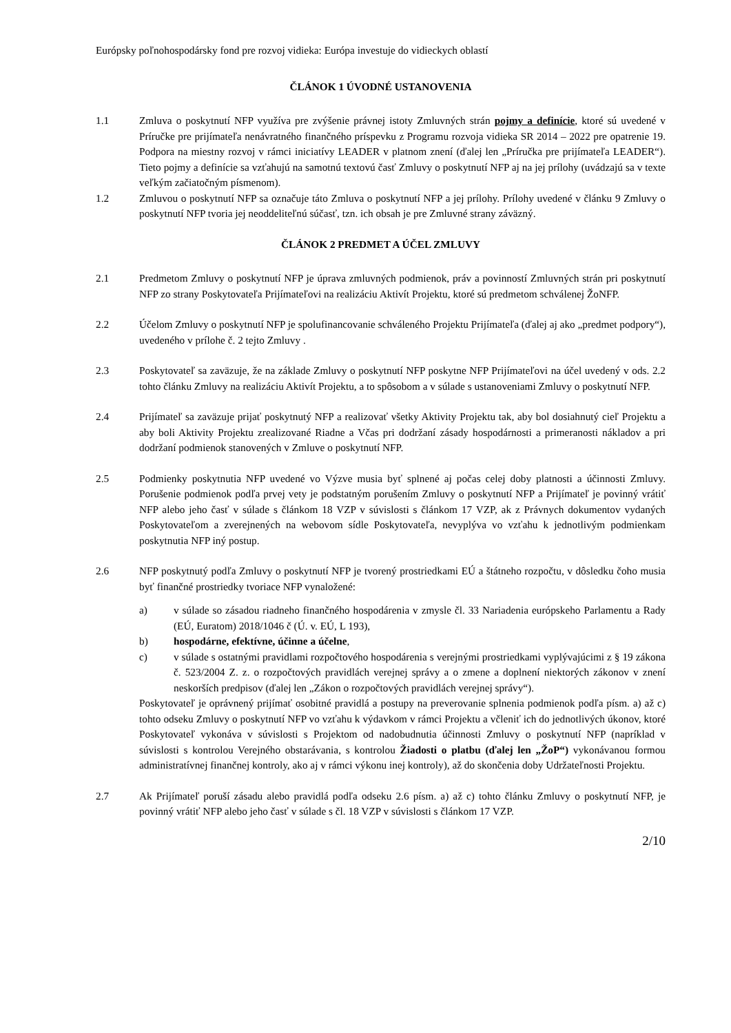Európsky poľnohospodársky fond pre rozvoj vidieka: Európa investuje do vidieckych oblastí
ČLÁNOK 1 ÚVODNÉ USTANOVENIA
1.1 Zmluva o poskytnutí NFP využíva pre zvýšenie právnej istoty Zmluvných strán pojmy a definície, ktoré sú uvedené v Príručke pre prijímateľa nenávratného finančného príspevku z Programu rozvoja vidieka SR 2014 – 2022 pre opatrenie 19. Podpora na miestny rozvoj v rámci iniciatívy LEADER v platnom znení (ďalej len „Príručka pre prijímateľa LEADER“). Tieto pojmy a definície sa vzťahujú na samotnú textovú časť Zmluvy o poskytnutí NFP aj na jej prílohy (uvádzajú sa v texte veľkým začiatočným písmenom).
1.2 Zmluvou o poskytnutí NFP sa označuje táto Zmluva o poskytnutí NFP a jej prílohy. Prílohy uvedené v článku 9 Zmluvy o poskytnutí NFP tvoria jej neoddeliteľnú súčasť, tzn. ich obsah je pre Zmluvné strany záväzný.
ČLÁNOK 2 PREDMET A ÚČEL ZMLUVY
2.1 Predmetom Zmluvy o poskytnutí NFP je úprava zmluvných podmienok, práv a povinností Zmluvných strán pri poskytnutí NFP zo strany Poskytovateľa Prijímateľovi na realizáciu Aktivít Projektu, ktoré sú predmetom schválenej ŽoNFP.
2.2 Účelom Zmluvy o poskytnutí NFP je spolufinancovanie schváleného Projektu Prijímateľa (ďalej aj ako „predmet podpory“), uvedeného v prílohe č. 2 tejto Zmluvy .
2.3 Poskytovateľ sa zaväzuje, že na základe Zmluvy o poskytnutí NFP poskytne NFP Prijímateľovi na účel uvedený v ods. 2.2 tohto článku Zmluvy na realizáciu Aktivít Projektu, a to spôsobom a v súlade s ustanoveniami Zmluvy o poskytnutí NFP.
2.4 Prijímateľ sa zaväzuje prijať poskytnutý NFP a realizovať všetky Aktivity Projektu tak, aby bol dosiahnutý cieľ Projektu a aby boli Aktivity Projektu zrealizované Riadne a Včas pri dodržaní zásady hospodárnosti a primeranosti nákladov a pri dodržaní podmienok stanovených v Zmluve o poskytnutí NFP.
2.5 Podmienky poskytnutia NFP uvedené vo Výzve musia byť splnené aj počas celej doby platnosti a účinnosti Zmluvy. Porušenie podmienok podľa prvej vety je podstatným porušením Zmluvy o poskytnutí NFP a Prijímateľ je povinný vrátiť NFP alebo jeho časť v súlade s článkom 18 VZP v súvislosti s článkom 17 VZP, ak z Právnych dokumentov vydaných Poskytovateľom a zverejnených na webovom sídle Poskytovateľa, nevyplýva vo vzťahu k jednotlivým podmienkam poskytnutia NFP iný postup.
2.6 NFP poskytnutý podľa Zmluvy o poskytnutí NFP je tvorený prostriedkami EÚ a štátneho rozpočtu, v dôsledku čoho musia byť finančné prostriedky tvoriace NFP vynaložené:
a) v súlade so zásadou riadneho finančného hospodárenia v zmysle čl. 33 Nariadenia európskeho Parlamentu a Rady (EÚ, Euratom) 2018/1046 č (Ú. v. EÚ, L 193),
b) hospodárne, efektívne, účinne a účelne,
c) v súlade s ostatnými pravidlami rozpočtového hospodárenia s verejnými prostriedkami vyplývajúcimi z § 19 zákona č. 523/2004 Z. z. o rozpočtových pravidlách verejnej správy a o zmene a doplnení niektorých zákonov v znení neskorších predpisov (ďalej len „Zákon o rozpočtových pravidlách verejnej správy“).
Poskytovateľ je oprávnený prijímať osobitné pravidlá a postupy na preverovanie splnenia podmienok podľa písm. a) až c) tohto odseku Zmluvy o poskytnutí NFP vo vzťahu k výdavkom v rámci Projektu a včleniť ich do jednotlivých úkonov, ktoré Poskytovateľ vykonáva v súvislosti s Projektom od nadobudnutia účinnosti Zmluvy o poskytnutí NFP (napríklad v súvislosti s kontrolou Verejného obstarávania, s kontrolou Žiadosti o platbu (ďalej len „ŽoP“) vykonávanou formou administratívnej finančnej kontroly, ako aj v rámci výkonu inej kontroly), až do skončenia doby Udržateľnosti Projektu.
2.7 Ak Prijímateľ poruší zásadu alebo pravidlá podľa odseku 2.6 písm. a) až c) tohto článku Zmluvy o poskytnutí NFP, je povinný vrátiť NFP alebo jeho časť v súlade s čl. 18 VZP v súvislosti s článkom 17 VZP.
2/10